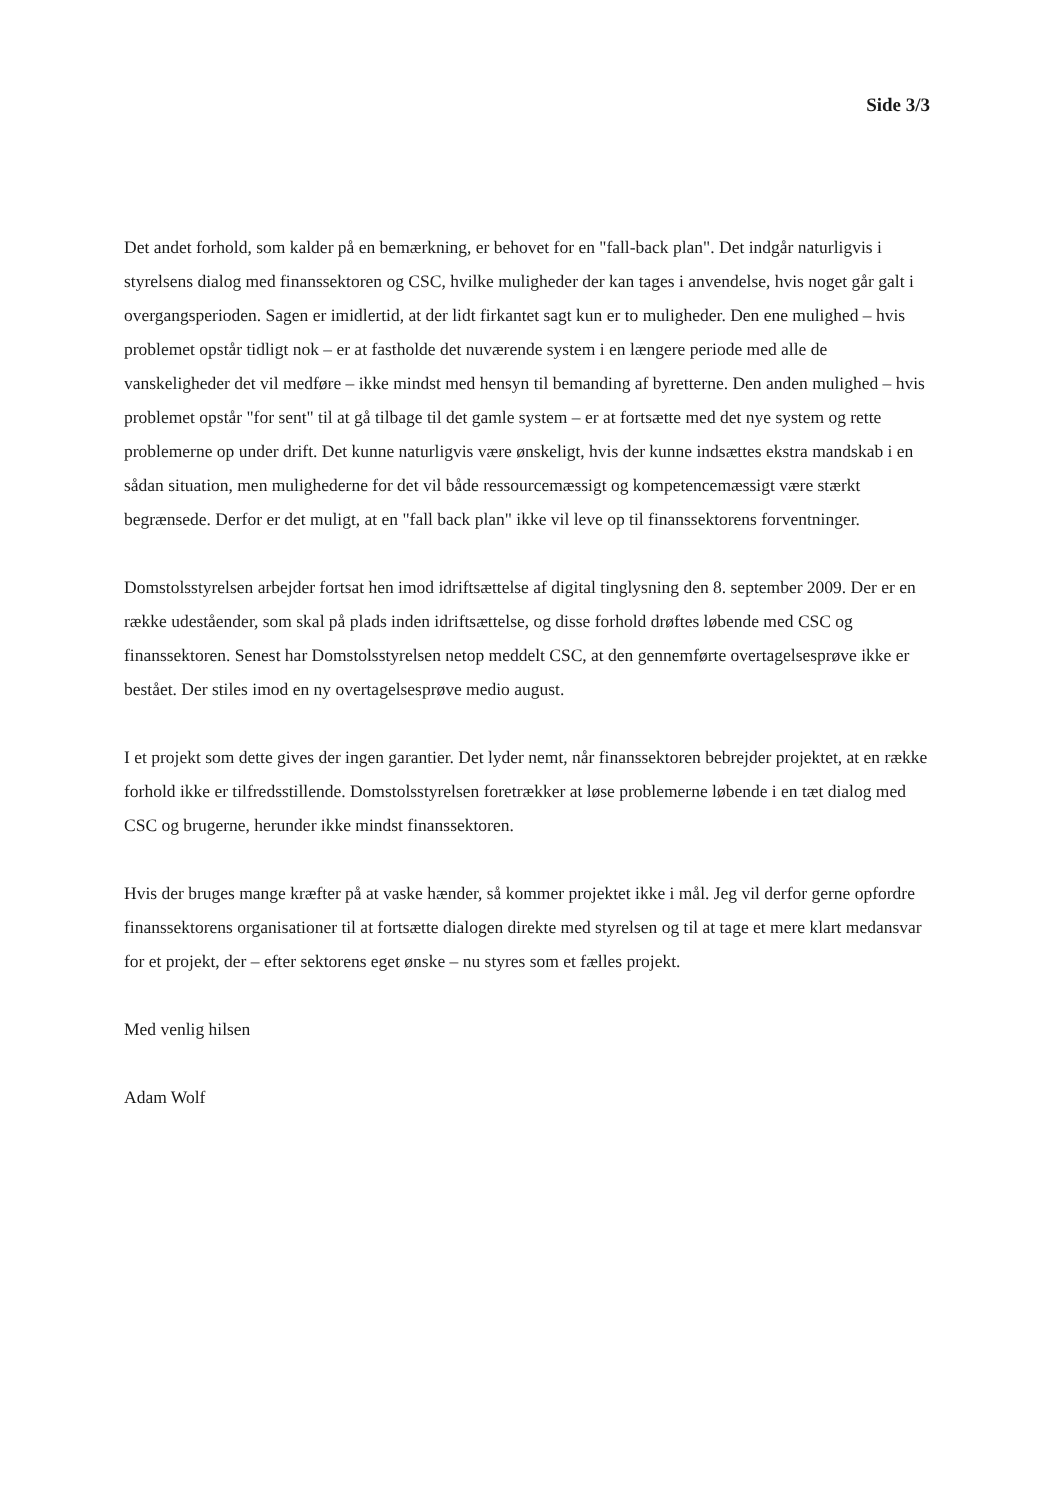Side 3/3
Det andet forhold, som kalder på en bemærkning, er behovet for en "fall-back plan". Det indgår naturligvis i styrelsens dialog med finanssektoren og CSC, hvilke muligheder der kan tages i anvendelse, hvis noget går galt i overgangsperioden. Sagen er imidlertid, at der lidt firkantet sagt kun er to muligheder. Den ene mulighed – hvis problemet opstår tidligt nok – er at fastholde det nuværende system i en længere periode med alle de vanskeligheder det vil medføre – ikke mindst med hensyn til bemanding af byretterne. Den anden mulighed – hvis problemet opstår "for sent" til at gå tilbage til det gamle system – er at fortsætte med det nye system og rette problemerne op under drift. Det kunne naturligvis være ønskeligt, hvis der kunne indsættes ekstra mandskab i en sådan situation, men mulighederne for det vil både ressourcemæssigt og kompetencemæssigt være stærkt begrænsede. Derfor er det muligt, at en "fall back plan" ikke vil leve op til finanssektorens forventninger.
Domstolsstyrelsen arbejder fortsat hen imod idriftsættelse af digital tinglysning den 8. september 2009. Der er en række udeståender, som skal på plads inden idriftsættelse, og disse forhold drøftes løbende med CSC og finanssektoren. Senest har Domstolsstyrelsen netop meddelt CSC, at den gennemførte overtagelsesprøve ikke er bestået. Der stiles imod en ny overtagelsesprøve medio august.
I et projekt som dette gives der ingen garantier. Det lyder nemt, når finanssektoren bebrejder projektet, at en række forhold ikke er tilfredsstillende. Domstolsstyrelsen foretrækker at løse problemerne løbende i en tæt dialog med CSC og brugerne, herunder ikke mindst finanssektoren.
Hvis der bruges mange kræfter på at vaske hænder, så kommer projektet ikke i mål. Jeg vil derfor gerne opfordre finanssektorens organisationer til at fortsætte dialogen direkte med styrelsen og til at tage et mere klart medansvar for et projekt, der – efter sektorens eget ønske – nu styres som et fælles projekt.
Med venlig hilsen
Adam Wolf